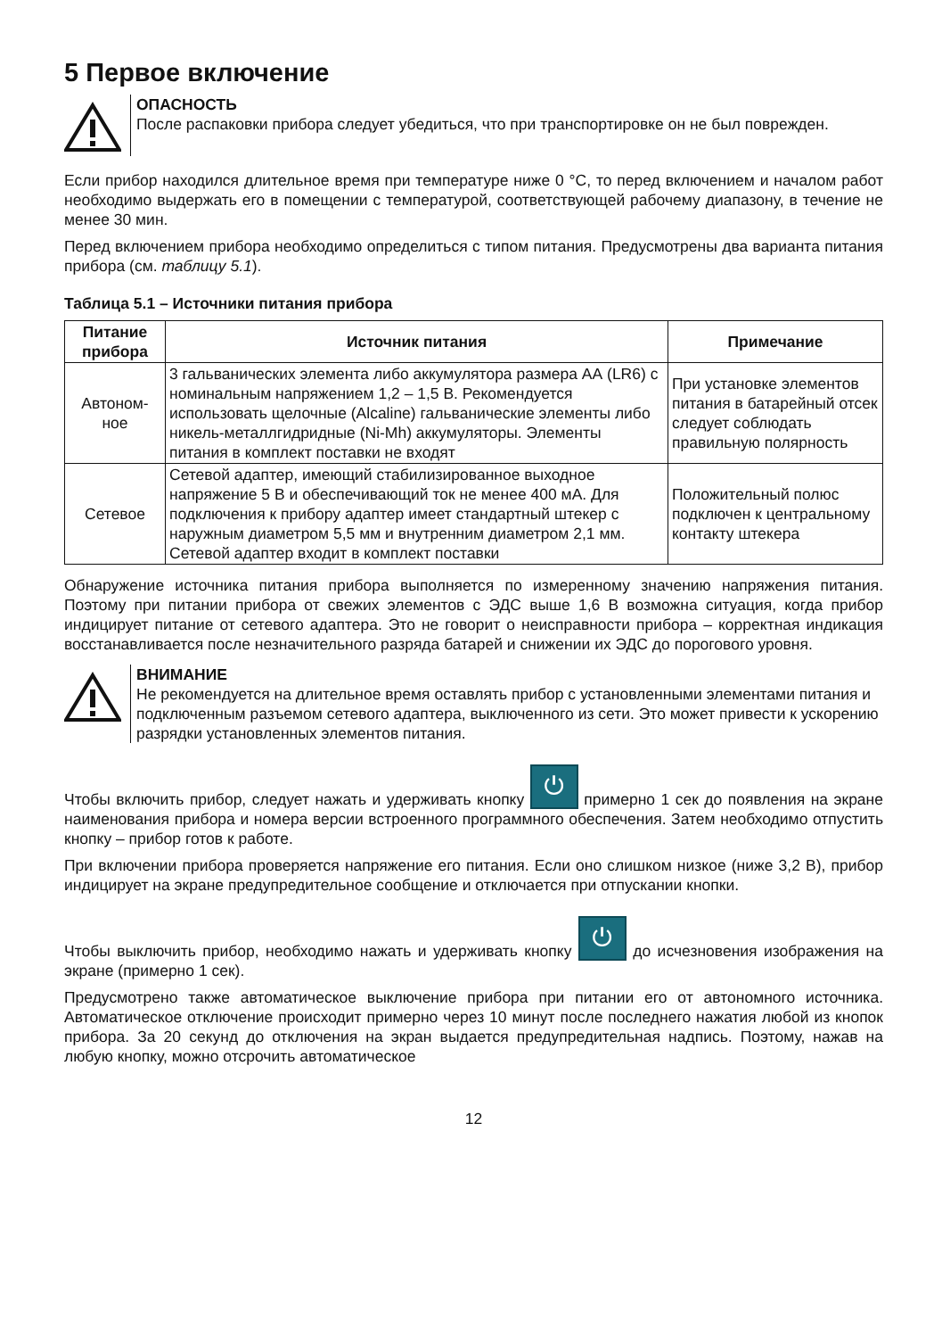5 Первое включение
ОПАСНОСТЬ
После распаковки прибора следует убедиться, что при транспортировке он не был поврежден.
Если прибор находился длительное время при температуре ниже 0 °C, то перед включением и началом работ необходимо выдержать его в помещении с температурой, соответствующей рабочему диапазону, в течение не менее 30 мин.
Перед включением прибора необходимо определиться с типом питания. Предусмотрены два варианта питания прибора (см. таблицу 5.1).
Таблица 5.1 – Источники питания прибора
| Питание прибора | Источник питания | Примечание |
| --- | --- | --- |
| Автоном-ное | 3 гальванических элемента либо аккумулятора размера АА (LR6) с номинальным напряжением 1,2 – 1,5 В. Рекомендуется использовать щелочные (Alcaline) гальванические элементы либо никель-металлгидридные (Ni-Mh) аккумуляторы. Элементы питания в комплект поставки не входят | При установке элементов питания в батарейный отсек следует соблюдать правильную полярность |
| Сетевое | Сетевой адаптер, имеющий стабилизированное выходное напряжение 5 В и обеспечивающий ток не менее 400 мА. Для подключения к прибору адаптер имеет стандартный штекер с наружным диаметром 5,5 мм и внутренним диаметром 2,1 мм. Сетевой адаптер входит в комплект поставки | Положительный полюс подключен к центральному контакту штекера |
Обнаружение источника питания прибора выполняется по измеренному значению напряжения питания. Поэтому при питании прибора от свежих элементов с ЭДС выше 1,6 В возможна ситуация, когда прибор индицирует питание от сетевого адаптера. Это не говорит о неисправности прибора – корректная индикация восстанавливается после незначительного разряда батарей и снижении их ЭДС до порогового уровня.
ВНИМАНИЕ
Не рекомендуется на длительное время оставлять прибор с установленными элементами питания и подключенным разъемом сетевого адаптера, выключенного из сети. Это может привести к ускорению разрядки установленных элементов питания.
Чтобы включить прибор, следует нажать и удерживать кнопку ⏻ примерно 1 сек до появления на экране наименования прибора и номера версии встроенного программного обеспечения. Затем необходимо отпустить кнопку – прибор готов к работе.
При включении прибора проверяется напряжение его питания. Если оно слишком низкое (ниже 3,2 В), прибор индицирует на экране предупредительное сообщение и отключается при отпускании кнопки.
Чтобы выключить прибор, необходимо нажать и удерживать кнопку ⏻ до исчезновения изображения на экране (примерно 1 сек).
Предусмотрено также автоматическое выключение прибора при питании его от автономного источника. Автоматическое отключение происходит примерно через 10 минут после последнего нажатия любой из кнопок прибора. За 20 секунд до отключения на экран выдается предупредительная надпись. Поэтому, нажав на любую кнопку, можно отсрочить автоматическое
12